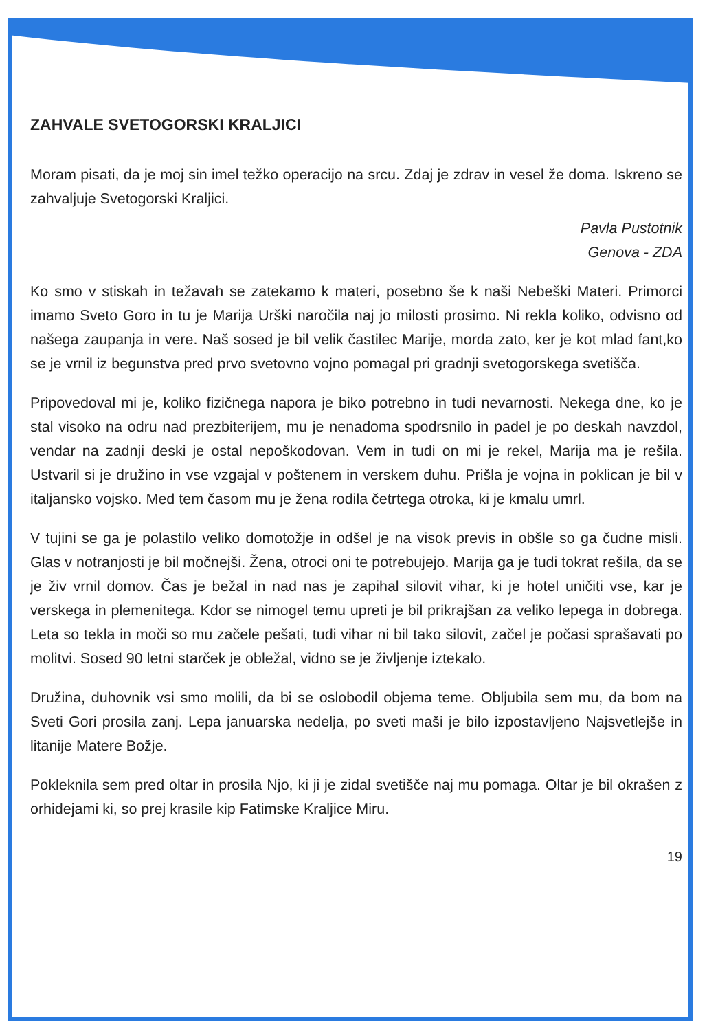ZAHVALE SVETOGORSKI KRALJICI
Moram pisati, da je moj sin imel težko operacijo na srcu. Zdaj je zdrav in vesel že doma. Iskreno se zahvaljuje Svetogorski Kraljici.
Pavla Pustotnik
Genova - ZDA
Ko smo v stiskah in težavah se zatekamo k materi, posebno še k naši Nebeški Materi. Primorci imamo Sveto Goro in tu je Marija Urški naročila naj jo milosti prosimo. Ni rekla koliko, odvisno od našega zaupanja in vere. Naš sosed je bil velik častilec Marije, morda zato, ker je kot mlad fant,ko se je vrnil iz begunstva pred prvo svetovno vojno pomagal pri gradnji svetogorskega svetišča.
Pripovedoval mi je, koliko fizičnega napora je biko potrebno in tudi nevarnosti. Nekega dne, ko je stal visoko na odru nad prezbiterijem, mu je nenadoma spodrsnilo in padel je po deskah navzdol, vendar na zadnji deski je ostal nepoškodovan. Vem in tudi on mi je rekel, Marija ma je rešila. Ustvaril si je družino in vse vzgajal v poštenem in verskem duhu. Prišla je vojna in poklican je bil v italjansko vojsko. Med tem časom mu je žena rodila četrtega otroka, ki je kmalu umrl.
V tujini se ga je polastilo veliko domotožje in odšel je na visok previs in obšle so ga čudne misli. Glas v notranjosti je bil močnejši. Žena, otroci oni te potrebujejo. Marija ga je tudi tokrat rešila, da se je živ vrnil domov. Čas je bežal in nad nas je zapihal silovit vihar, ki je hotel uničiti vse, kar je verskega in plemenitega. Kdor se nimogel temu upreti je bil prikrajšan za veliko lepega in dobrega. Leta so tekla in moči so mu začele pešati, tudi vihar ni bil tako silovit, začel je počasi sprašavati po molitvi. Sosed 90 letni starček je obležal, vidno se je življenje iztekalo.
Družina, duhovnik vsi smo molili, da bi se oslobodil objema teme. Obljubila sem mu, da bom na Sveti Gori prosila zanj. Lepa januarska nedelja, po sveti maši je bilo izpostavljeno Najsvetlejše in litanije Matere Božje.
Pokleknila sem pred oltar in prosila Njo, ki ji je zidal svetišče naj mu pomaga. Oltar je bil okrašen z orhidejami ki, so prej krasile kip Fatimske Kraljice Miru.
19